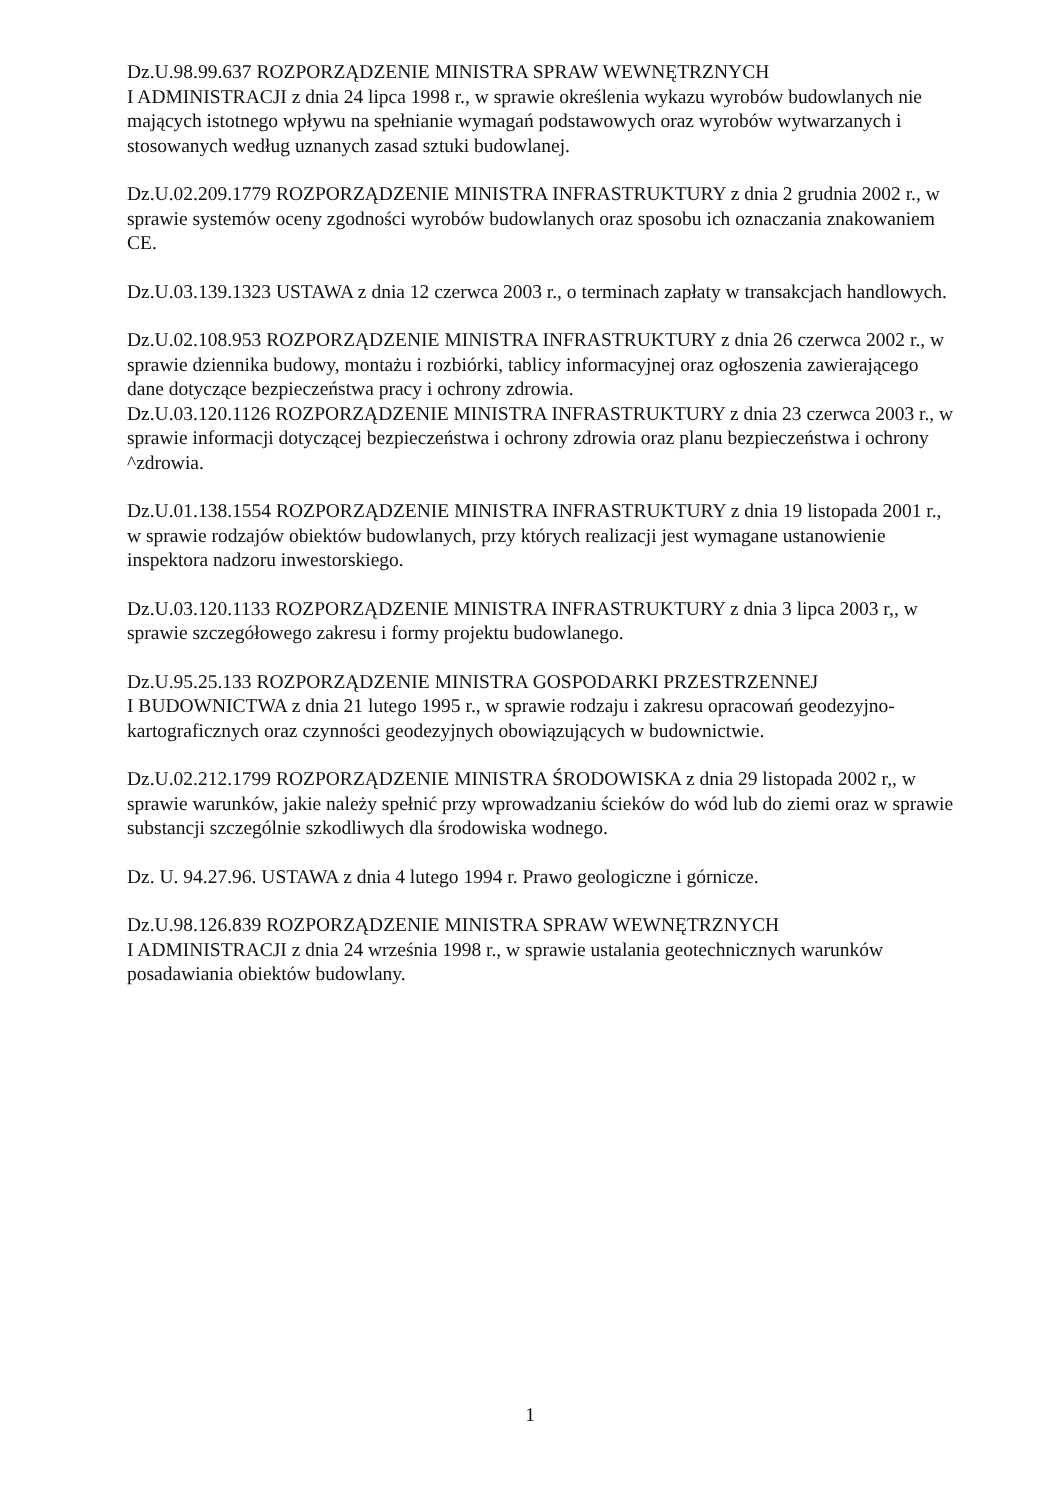Dz.U.98.99.637 ROZPORZĄDZENIE MINISTRA SPRAW WEWNĘTRZNYCH
I ADMINISTRACJI z dnia 24 lipca 1998 r., w sprawie określenia wykazu wyrobów budowlanych nie mających istotnego wpływu na spełnianie wymagań podstawowych oraz wyrobów wytwarzanych i stosowanych według uznanych zasad sztuki budowlanej.
Dz.U.02.209.1779 ROZPORZĄDZENIE MINISTRA INFRASTRUKTURY z dnia 2 grudnia 2002 r., w sprawie systemów oceny zgodności wyrobów budowlanych oraz sposobu ich oznaczania znakowaniem CE.
Dz.U.03.139.1323 USTAWA z dnia 12 czerwca 2003 r., o terminach zapłaty w transakcjach handlowych.
Dz.U.02.108.953 ROZPORZĄDZENIE MINISTRA INFRASTRUKTURY z dnia 26 czerwca 2002 r., w sprawie dziennika budowy, montażu i rozbiórki, tablicy informacyjnej oraz ogłoszenia zawierającego dane dotyczące bezpieczeństwa pracy i ochrony zdrowia.
Dz.U.03.120.1126 ROZPORZĄDZENIE MINISTRA INFRASTRUKTURY z dnia 23 czerwca 2003 r., w sprawie informacji dotyczącej bezpieczeństwa i ochrony zdrowia oraz planu bezpieczeństwa i ochrony ^zdrowia.
Dz.U.01.138.1554 ROZPORZĄDZENIE MINISTRA INFRASTRUKTURY z dnia 19 listopada 2001 r., w sprawie rodzajów obiektów budowlanych, przy których realizacji jest wymagane ustanowienie inspektora nadzoru inwestorskiego.
Dz.U.03.120.1133 ROZPORZĄDZENIE MINISTRA INFRASTRUKTURY z dnia 3 lipca 2003 r,, w sprawie szczegółowego zakresu i formy projektu budowlanego.
Dz.U.95.25.133 ROZPORZĄDZENIE MINISTRA GOSPODARKI PRZESTRZENNEJ
I BUDOWNICTWA z dnia 21 lutego 1995 r., w sprawie rodzaju i zakresu opracowań geodezyjno-kartograficznych oraz czynności geodezyjnych obowiązujących w budownictwie.
Dz.U.02.212.1799 ROZPORZĄDZENIE MINISTRA ŚRODOWISKA z dnia 29 listopada 2002 r,, w sprawie warunków, jakie należy spełnić przy wprowadzaniu ścieków do wód lub do ziemi oraz w sprawie substancji szczególnie szkodliwych dla środowiska wodnego.
Dz. U. 94.27.96. USTAWA z dnia 4 lutego 1994 r. Prawo geologiczne i górnicze.
Dz.U.98.126.839 ROZPORZĄDZENIE MINISTRA SPRAW WEWNĘTRZNYCH
I ADMINISTRACJI z dnia 24 września 1998 r., w sprawie ustalania geotechnicznych warunków posadawiania obiektów budowlany.
1